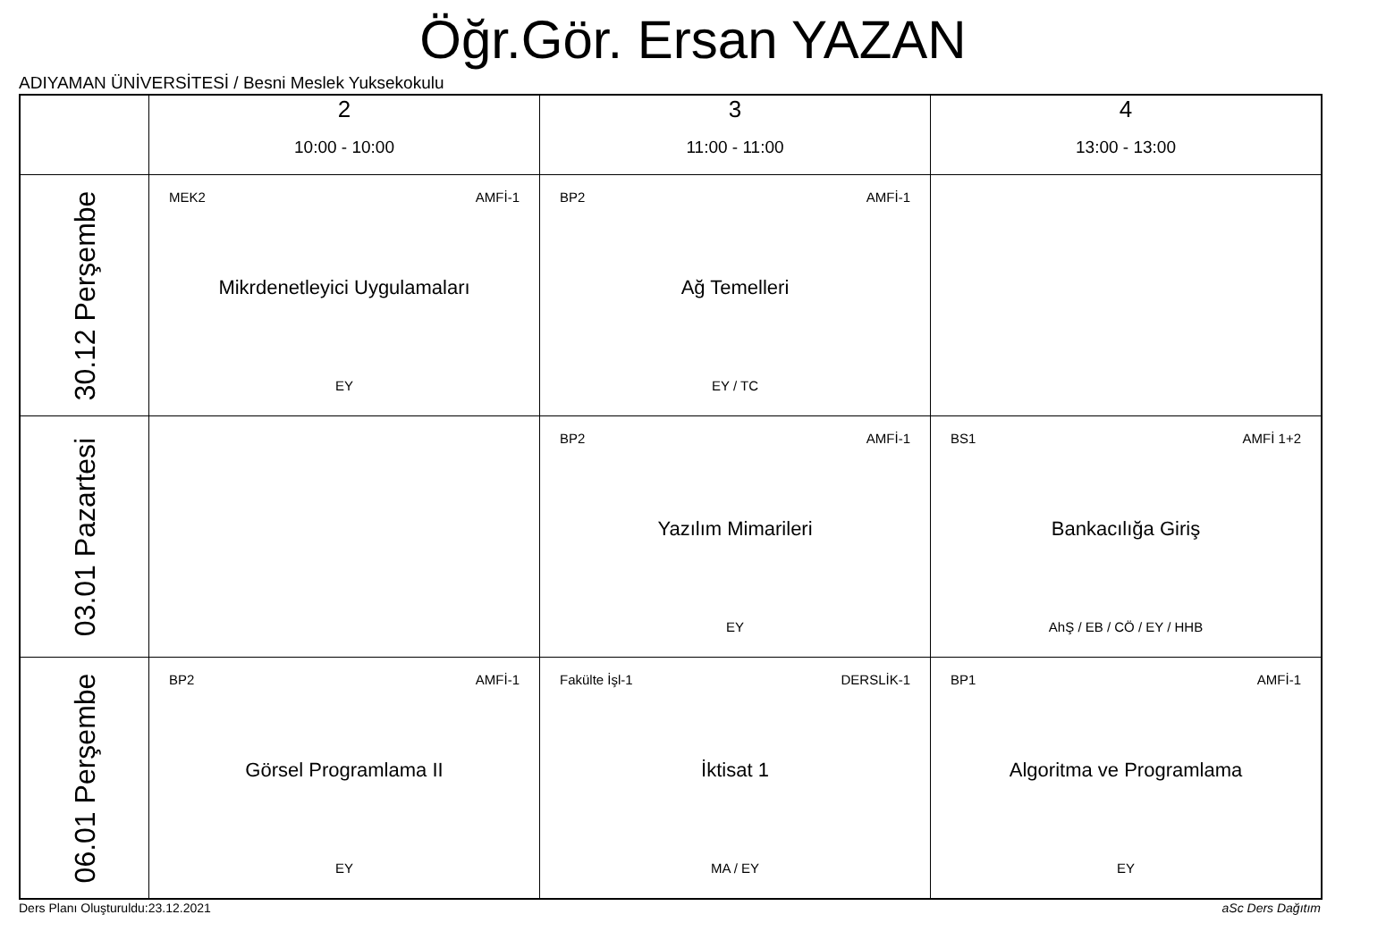Öğr.Gör. Ersan YAZAN
ADIYAMAN ÜNİVERSİTESİ / Besni Meslek Yuksekokulu
| | 2 10:00 - 10:00 | 3 11:00 - 11:00 | 4 13:00 - 13:00 |
| --- | --- | --- | --- |
| 30.12 Perşembe | MEK2 AMFİ-1 Mikrdenetleyici Uygulamaları EY | BP2 AMFİ-1 Ağ Temelleri EY / TC | |
| 03.01 Pazartesi | | BP2 AMFİ-1 Yazılım Mimarileri EY | BS1 AMFİ 1+2 Bankacılığa Giriş AhŞ / EB / CÖ / EY / HHB |
| 06.01 Perşembe | BP2 AMFİ-1 Görsel Programlama II EY | Fakülte İşl-1 DERSLİK-1 İktisat 1 MA / EY | BP1 AMFİ-1 Algoritma ve Programlama EY |
Ders Planı Oluşturuldu:23.12.2021
aSc Ders Dağıtım